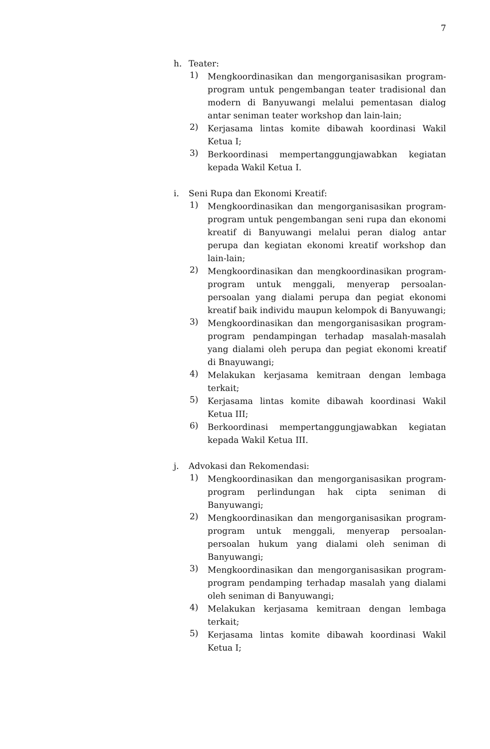7
h. Teater:
1)
Mengkoordinasikan dan mengorganisasikan program-program untuk pengembangan teater tradisional dan modern di Banyuwangi melalui pementasan dialog antar seniman teater workshop dan lain-lain;
2)
Kerjasama lintas komite dibawah koordinasi Wakil Ketua I;
3)
Berkoordinasi mempertanggungjawabkan kegiatan kepada Wakil Ketua I.
i. Seni Rupa dan Ekonomi Kreatif:
1)
Mengkoordinasikan dan mengorganisasikan program-program untuk pengembangan seni rupa dan ekonomi kreatif di Banyuwangi melalui peran dialog antar perupa dan kegiatan ekonomi kreatif workshop dan lain-lain;
2)
Mengkoordinasikan dan mengkoordinasikan program-program untuk menggali, menyerap persoalan-persoalan yang dialami perupa dan pegiat ekonomi kreatif baik individu maupun kelompok di Banyuwangi;
3)
Mengkoordinasikan dan mengorganisasikan program-program pendampingan terhadap masalah-masalah yang dialami oleh perupa dan pegiat ekonomi kreatif di Bnayuwangi;
4)
Melakukan kerjasama kemitraan dengan lembaga terkait;
5)
Kerjasama lintas komite dibawah koordinasi Wakil Ketua III;
6)
Berkoordinasi mempertanggungjawabkan kegiatan kepada Wakil Ketua III.
j. Advokasi dan Rekomendasi:
1)
Mengkoordinasikan dan mengorganisasikan program-program perlindungan hak cipta seniman di Banyuwangi;
2)
Mengkoordinasikan dan mengorganisasikan program-program untuk menggali, menyerap persoalan-persoalan hukum yang dialami oleh seniman di Banyuwangi;
3)
Mengkoordinasikan dan mengorganisasikan program-program pendamping terhadap masalah yang dialami oleh seniman di Banyuwangi;
4)
Melakukan kerjasama kemitraan dengan lembaga terkait;
5)
Kerjasama lintas komite dibawah koordinasi Wakil Ketua I;